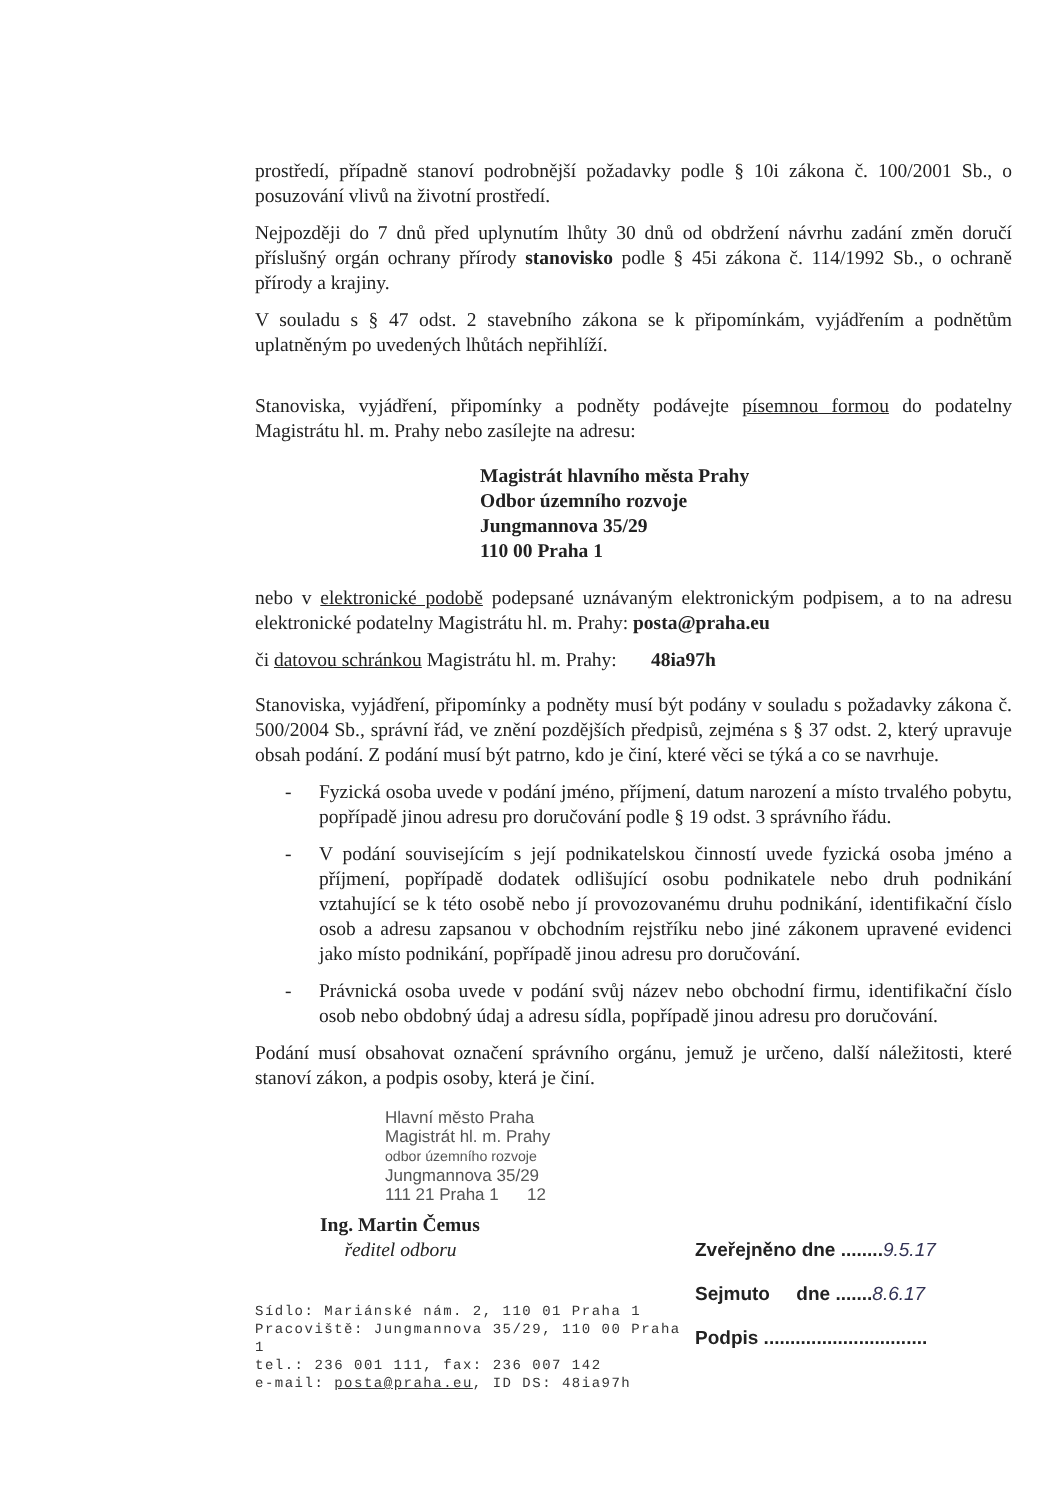prostředí, případně stanoví podrobnější požadavky podle § 10i zákona č. 100/2001 Sb., o posuzování vlivů na životní prostředí.
Nejpozději do 7 dnů před uplynutím lhůty 30 dnů od obdržení návrhu zadání změn doručí příslušný orgán ochrany přírody stanovisko podle § 45i zákona č. 114/1992 Sb., o ochraně přírody a krajiny.
V souladu s § 47 odst. 2 stavebního zákona se k připomínkám, vyjádřením a podnětům uplatněným po uvedených lhůtách nepřihlíží.
Stanoviska, vyjádření, připomínky a podněty podávejte písemnou formou do podatelny Magistrátu hl. m. Prahy nebo zasílejte na adresu:
Magistrát hlavního města Prahy
Odbor územního rozvoje
Jungmannova 35/29
110 00 Praha 1
nebo v elektronické podobě podepsané uznávaným elektronickým podpisem, a to na adresu elektronické podatelny Magistrátu hl. m. Prahy: posta@praha.eu
či datovou schránkou Magistrátu hl. m. Prahy: 48ia97h
Stanoviska, vyjádření, připomínky a podněty musí být podány v souladu s požadavky zákona č. 500/2004 Sb., správní řád, ve znění pozdějších předpisů, zejména s § 37 odst. 2, který upravuje obsah podání. Z podání musí být patrno, kdo je činí, které věci se týká a co se navrhuje.
- Fyzická osoba uvede v podání jméno, příjmení, datum narození a místo trvalého pobytu, popřípadě jinou adresu pro doručování podle § 19 odst. 3 správního řádu.
- V podání souvisejícím s její podnikatelskou činností uvede fyzická osoba jméno a příjmení, popřípadě dodatek odlišující osobu podnikatele nebo druh podnikání vztahující se k této osobě nebo jí provozovanému druhu podnikání, identifikační číslo osob a adresu zapsanou v obchodním rejstříku nebo jiné zákonem upravené evidenci jako místo podnikání, popřípadě jinou adresu pro doručování.
- Právnická osoba uvede v podání svůj název nebo obchodní firmu, identifikační číslo osob nebo obdobný údaj a adresu sídla, popřípadě jinou adresu pro doručování.
Podání musí obsahovat označení správního orgánu, jemuž je určeno, další náležitosti, které stanoví zákon, a podpis osoby, která je činí.
Hlavní město Praha
Magistrát hl. m. Prahy
odbor územního rozvoje
Jungmannova 35/29
111 21 Praha 1 12
Ing. Martin Čemus
ředitel odboru
Sídlo: Mariánské nám. 2, 110 01 Praha 1
Pracoviště: Jungmannova 35/29, 110 00 Praha 1
tel.: 236 001 111, fax: 236 007 142
e-mail: posta@praha.eu, ID DS: 48ia97h
Zveřejněno dne ........9.5.17
Sejmuto dne .......8.6.17
Podpis ...............................